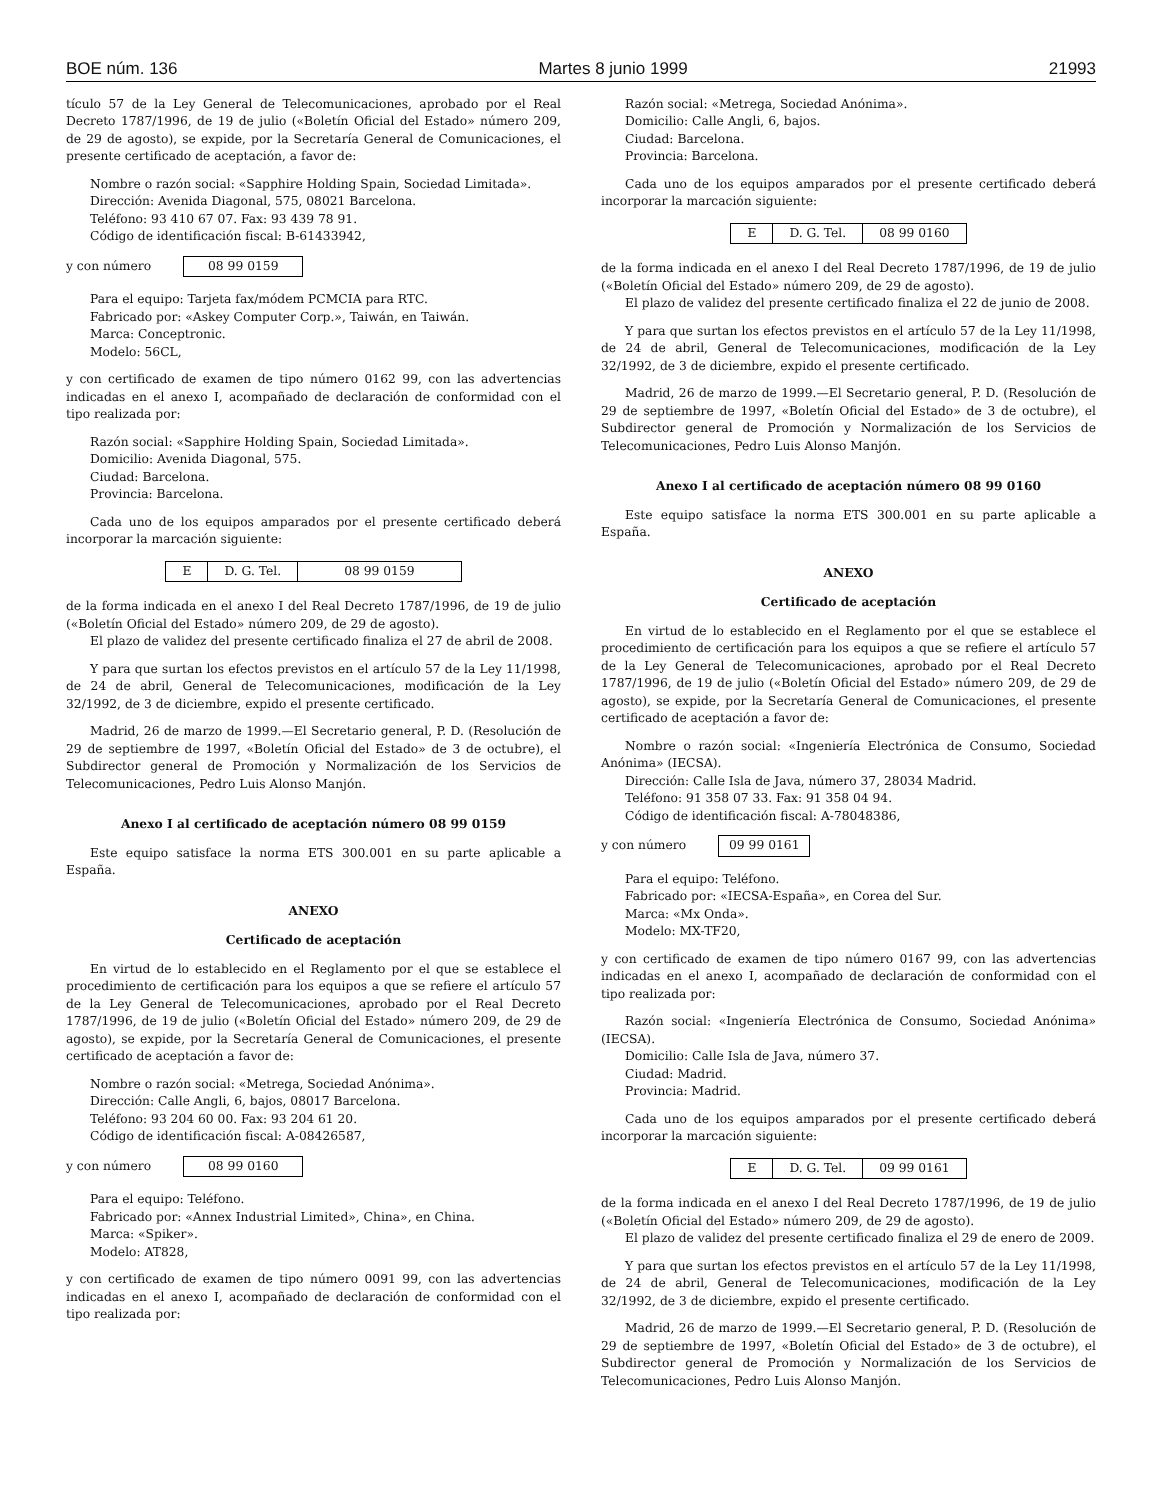BOE núm. 136 Martes 8 junio 1999 21993
tículo 57 de la Ley General de Telecomunicaciones, aprobado por el Real Decreto 1787/1996, de 19 de julio («Boletín Oficial del Estado» número 209, de 29 de agosto), se expide, por la Secretaría General de Comunicaciones, el presente certificado de aceptación, a favor de:
Nombre o razón social: «Sapphire Holding Spain, Sociedad Limitada».
Dirección: Avenida Diagonal, 575, 08021 Barcelona.
Teléfono: 93 410 67 07. Fax: 93 439 78 91.
Código de identificación fiscal: B-61433942,
y con número 08 99 0159
Para el equipo: Tarjeta fax/módem PCMCIA para RTC.
Fabricado por: «Askey Computer Corp.», Taiwán, en Taiwán.
Marca: Conceptronic.
Modelo: 56CL,
y con certificado de examen de tipo número 0162 99, con las advertencias indicadas en el anexo I, acompañado de declaración de conformidad con el tipo realizada por:
Razón social: «Sapphire Holding Spain, Sociedad Limitada».
Domicilio: Avenida Diagonal, 575.
Ciudad: Barcelona.
Provincia: Barcelona.
Cada uno de los equipos amparados por el presente certificado deberá incorporar la marcación siguiente:
| E | D. G. Tel. | 08 99 0159 |
de la forma indicada en el anexo I del Real Decreto 1787/1996, de 19 de julio («Boletín Oficial del Estado» número 209, de 29 de agosto).
El plazo de validez del presente certificado finaliza el 27 de abril de 2008.
Y para que surtan los efectos previstos en el artículo 57 de la Ley 11/1998, de 24 de abril, General de Telecomunicaciones, modificación de la Ley 32/1992, de 3 de diciembre, expido el presente certificado.
Madrid, 26 de marzo de 1999.—El Secretario general, P. D. (Resolución de 29 de septiembre de 1997, «Boletín Oficial del Estado» de 3 de octubre), el Subdirector general de Promoción y Normalización de los Servicios de Telecomunicaciones, Pedro Luis Alonso Manjón.
Anexo I al certificado de aceptación número 08 99 0159
Este equipo satisface la norma ETS 300.001 en su parte aplicable a España.
ANEXO
Certificado de aceptación
En virtud de lo establecido en el Reglamento por el que se establece el procedimiento de certificación para los equipos a que se refiere el artículo 57 de la Ley General de Telecomunicaciones, aprobado por el Real Decreto 1787/1996, de 19 de julio («Boletín Oficial del Estado» número 209, de 29 de agosto), se expide, por la Secretaría General de Comunicaciones, el presente certificado de aceptación a favor de:
Nombre o razón social: «Metrega, Sociedad Anónima».
Dirección: Calle Angli, 6, bajos, 08017 Barcelona.
Teléfono: 93 204 60 00. Fax: 93 204 61 20.
Código de identificación fiscal: A-08426587,
y con número 08 99 0160
Para el equipo: Teléfono.
Fabricado por: «Annex Industrial Limited», China», en China.
Marca: «Spiker».
Modelo: AT828,
y con certificado de examen de tipo número 0091 99, con las advertencias indicadas en el anexo I, acompañado de declaración de conformidad con el tipo realizada por:
Razón social: «Metrega, Sociedad Anónima».
Domicilio: Calle Angli, 6, bajos.
Ciudad: Barcelona.
Provincia: Barcelona.
Cada uno de los equipos amparados por el presente certificado deberá incorporar la marcación siguiente:
| E | D. G. Tel. | 08 99 0160 |
de la forma indicada en el anexo I del Real Decreto 1787/1996, de 19 de julio («Boletín Oficial del Estado» número 209, de 29 de agosto).
El plazo de validez del presente certificado finaliza el 22 de junio de 2008.
Y para que surtan los efectos previstos en el artículo 57 de la Ley 11/1998, de 24 de abril, General de Telecomunicaciones, modificación de la Ley 32/1992, de 3 de diciembre, expido el presente certificado.
Madrid, 26 de marzo de 1999.—El Secretario general, P. D. (Resolución de 29 de septiembre de 1997, «Boletín Oficial del Estado» de 3 de octubre), el Subdirector general de Promoción y Normalización de los Servicios de Telecomunicaciones, Pedro Luis Alonso Manjón.
Anexo I al certificado de aceptación número 08 99 0160
Este equipo satisface la norma ETS 300.001 en su parte aplicable a España.
ANEXO
Certificado de aceptación
En virtud de lo establecido en el Reglamento por el que se establece el procedimiento de certificación para los equipos a que se refiere el artículo 57 de la Ley General de Telecomunicaciones, aprobado por el Real Decreto 1787/1996, de 19 de julio («Boletín Oficial del Estado» número 209, de 29 de agosto), se expide, por la Secretaría General de Comunicaciones, el presente certificado de aceptación a favor de:
Nombre o razón social: «Ingeniería Electrónica de Consumo, Sociedad Anónima» (IECSA).
Dirección: Calle Isla de Java, número 37, 28034 Madrid.
Teléfono: 91 358 07 33. Fax: 91 358 04 94.
Código de identificación fiscal: A-78048386,
y con número 09 99 0161
Para el equipo: Teléfono.
Fabricado por: «IECSA-España», en Corea del Sur.
Marca: «Mx Onda».
Modelo: MX-TF20,
y con certificado de examen de tipo número 0167 99, con las advertencias indicadas en el anexo I, acompañado de declaración de conformidad con el tipo realizada por:
Razón social: «Ingeniería Electrónica de Consumo, Sociedad Anónima» (IECSA).
Domicilio: Calle Isla de Java, número 37.
Ciudad: Madrid.
Provincia: Madrid.
Cada uno de los equipos amparados por el presente certificado deberá incorporar la marcación siguiente:
| E | D. G. Tel. | 09 99 0161 |
de la forma indicada en el anexo I del Real Decreto 1787/1996, de 19 de julio («Boletín Oficial del Estado» número 209, de 29 de agosto).
El plazo de validez del presente certificado finaliza el 29 de enero de 2009.
Y para que surtan los efectos previstos en el artículo 57 de la Ley 11/1998, de 24 de abril, General de Telecomunicaciones, modificación de la Ley 32/1992, de 3 de diciembre, expido el presente certificado.
Madrid, 26 de marzo de 1999.—El Secretario general, P. D. (Resolución de 29 de septiembre de 1997, «Boletín Oficial del Estado» de 3 de octubre), el Subdirector general de Promoción y Normalización de los Servicios de Telecomunicaciones, Pedro Luis Alonso Manjón.